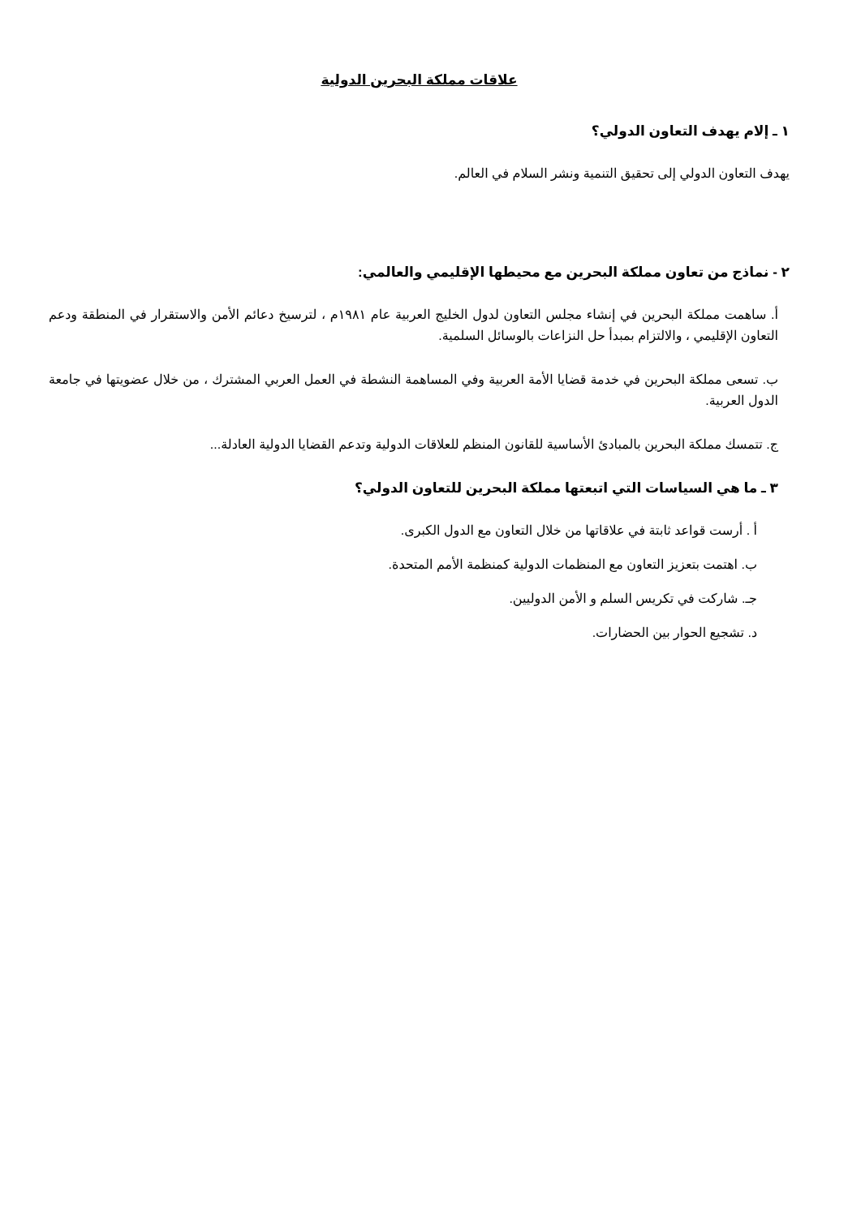علاقات مملكة البحرين الدولية
١ ـ إلام يهدف التعاون الدولي؟
يهدف التعاون الدولي إلى تحقيق التنمية ونشر السلام في العالم.
٢ - نماذج من تعاون مملكة البحرين مع محيطها الإقليمي والعالمي:
أ. ساهمت مملكة البحرين في إنشاء مجلس التعاون لدول الخليج العربية عام ١٩٨١م ، لترسيخ دعائم الأمن والاستقرار في المنطقة ودعم التعاون الإقليمي ، والالتزام بمبدأ حل النزاعات بالوسائل السلمية.
ب. تسعى مملكة البحرين في خدمة قضايا الأمة العربية وفي المساهمة النشطة في العمل العربي المشترك ، من خلال عضويتها في جامعة الدول العربية.
ج. تتمسك مملكة البحرين بالمبادئ الأساسية للقانون المنظم للعلاقات الدولية وتدعم القضايا الدولية العادلة...
٣ ـ ما هي السياسات التي اتبعتها مملكة البحرين للتعاون الدولي؟
أ . أرست قواعد ثابتة في علاقاتها من خلال التعاون مع الدول الكبرى.
ب. اهتمت بتعزيز التعاون مع المنظمات الدولية كمنظمة الأمم المتحدة.
جـ. شاركت في تكريس السلم و الأمن الدوليين.
د. تشجيع الحوار بين الحضارات.